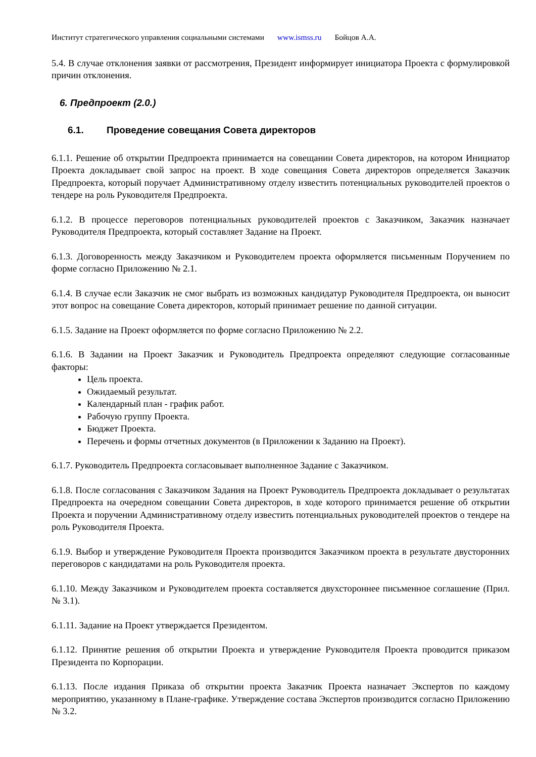Институт стратегического управления социальными системами www.ismss.ru Бойцов А.А.
5.4. В случае отклонения заявки от рассмотрения, Президент информирует инициатора Проекта с формулировкой причин отклонения.
6. Предпроект (2.0.)
6.1. Проведение совещания Совета директоров
6.1.1. Решение об открытии Предпроекта принимается на совещании Совета директоров, на котором Инициатор Проекта докладывает свой запрос на проект. В ходе совещания Совета директоров определяется Заказчик Предпроекта, который поручает Административному отделу известить потенциальных руководителей проектов о тендере на роль Руководителя Предпроекта.
6.1.2. В процессе переговоров потенциальных руководителей проектов с Заказчиком, Заказчик назначает Руководителя Предпроекта, который составляет Задание на Проект.
6.1.3. Договоренность между Заказчиком и Руководителем проекта оформляется письменным Поручением по форме согласно Приложению № 2.1.
6.1.4. В случае если Заказчик не смог выбрать из возможных кандидатур Руководителя Предпроекта, он выносит этот вопрос на совещание Совета директоров, который принимает решение по данной ситуации.
6.1.5. Задание на Проект оформляется по форме согласно Приложению № 2.2.
6.1.6. В Задании на Проект Заказчик и Руководитель Предпроекта определяют следующие согласованные факторы:
Цель проекта.
Ожидаемый результат.
Календарный план - график работ.
Рабочую группу Проекта.
Бюджет Проекта.
Перечень и формы отчетных документов (в Приложении к Заданию на Проект).
6.1.7. Руководитель Предпроекта согласовывает выполненное Задание с Заказчиком.
6.1.8. После согласования с Заказчиком Задания на Проект Руководитель Предпроекта докладывает о результатах Предпроекта на очередном совещании Совета директоров, в ходе которого принимается решение об открытии Проекта и поручении Административному отделу известить потенциальных руководителей проектов о тендере на роль Руководителя Проекта.
6.1.9. Выбор и утверждение Руководителя Проекта производится Заказчиком проекта в результате двусторонних переговоров с кандидатами на роль Руководителя проекта.
6.1.10. Между Заказчиком и Руководителем проекта составляется двухстороннее письменное соглашение (Прил. № 3.1).
6.1.11. Задание на Проект утверждается Президентом.
6.1.12. Принятие решения об открытии Проекта и утверждение Руководителя Проекта проводится приказом Президента по Корпорации.
6.1.13. После издания Приказа об открытии проекта Заказчик Проекта назначает Экспертов по каждому мероприятию, указанному в Плане-графике. Утверждение состава Экспертов производится согласно Приложению № 3.2.